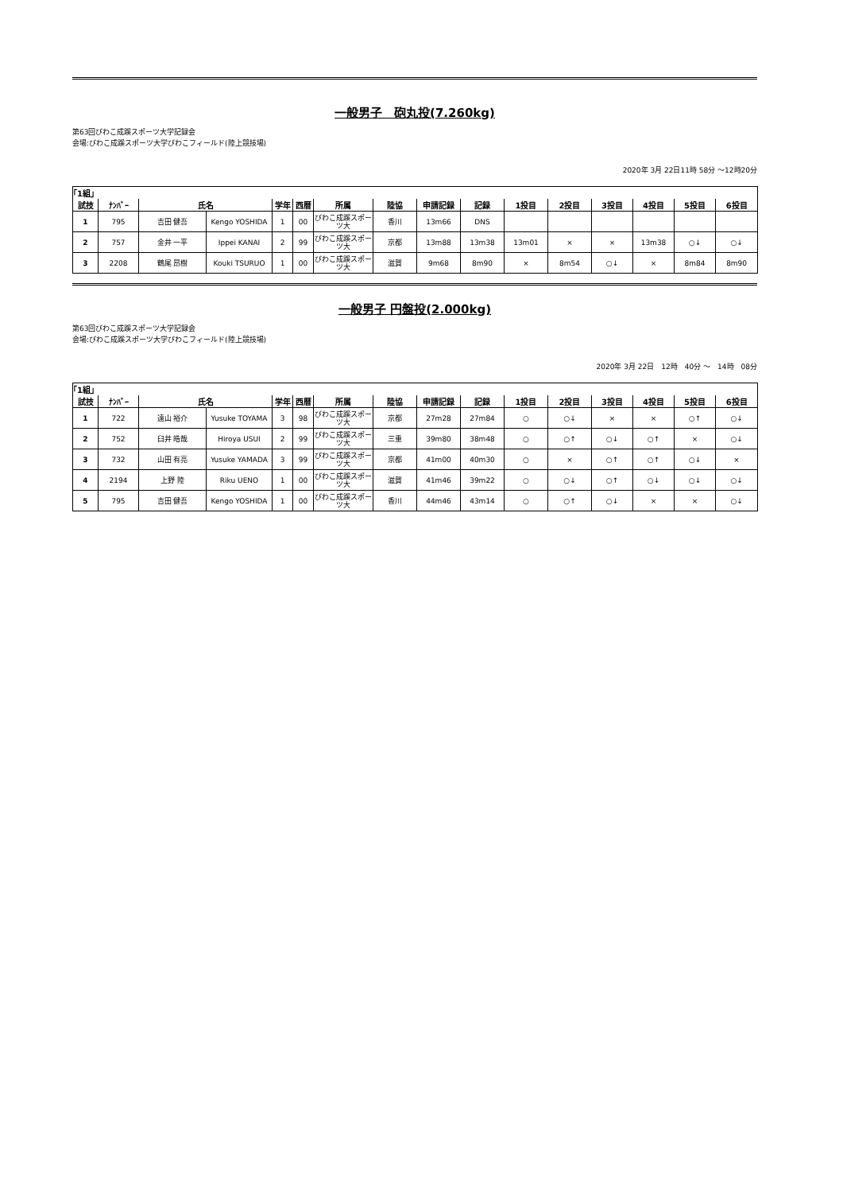一般男子　砲丸投(7.260kg)
第63回びわこ成蹊スポーツ大学記録会
会場:びわこ成蹊スポーツ大学びわこフィールド(陸上競技場)
2020年 3月 22日11時 58分 ～12時20分
| ｢1組｣ | | | | | | | | | | | | | | | |
| 試技 | ﾅﾝﾊﾞｰ | 氏名 | | 学年 | 西暦 | 所属 | 陸協 | 申請記録 | 記録 | 1投目 | 2投目 | 3投目 | 4投目 | 5投目 | 6投目 |
| 1 | 795 | 吉田 健吾 | Kengo YOSHIDA | 1 | 00 | びわこ成蹊スポーツ大 | 香川 | 13m66 | DNS | | | | | | |
| 2 | 757 | 金井 一平 | Ippei KANAI | 2 | 99 | びわこ成蹊スポーツ大 | 京都 | 13m88 | 13m38 | 13m01 | × | × | 13m38 | ○↓ | ○↓ |
| 3 | 2208 | 鶴尾 昂樹 | Kouki TSURUO | 1 | 00 | びわこ成蹊スポーツ大 | 滋賀 | 9m68 | 8m90 | × | 8m54 | ○↓ | × | 8m84 | 8m90 |
一般男子 円盤投(2.000kg)
第63回びわこ成蹊スポーツ大学記録会
会場:びわこ成蹊スポーツ大学びわこフィールド(陸上競技場)
2020年 3月 22日　12時　40分 ～　14時　08分
| ｢1組｣ | | | | | | | | | | | | | | | |
| 試技 | ﾅﾝﾊﾞｰ | 氏名 | | 学年 | 西暦 | 所属 | 陸協 | 申請記録 | 記録 | 1投目 | 2投目 | 3投目 | 4投目 | 5投目 | 6投目 |
| 1 | 722 | 遠山 裕介 | Yusuke TOYAMA | 3 | 98 | びわこ成蹊スポーツ大 | 京都 | 27m28 | 27m84 | ○ | ○↓ | × | × | ○↑ | ○↓ |
| 2 | 752 | 臼井 皓哉 | Hiroya USUI | 2 | 99 | びわこ成蹊スポーツ大 | 三重 | 39m80 | 38m48 | ○ | ○↑ | ○↓ | ○↑ | × | ○↓ |
| 3 | 732 | 山田 有亮 | Yusuke YAMADA | 3 | 99 | びわこ成蹊スポーツ大 | 京都 | 41m00 | 40m30 | ○ | × | ○↑ | ○↑ | ○↓ | × |
| 4 | 2194 | 上野 陸 | Riku UENO | 1 | 00 | びわこ成蹊スポーツ大 | 滋賀 | 41m46 | 39m22 | ○ | ○↓ | ○↑ | ○↓ | ○↓ | ○↓ |
| 5 | 795 | 吉田 健吾 | Kengo YOSHIDA | 1 | 00 | びわこ成蹊スポーツ大 | 香川 | 44m46 | 43m14 | ○ | ○↑ | ○↓ | × | × | ○↓ |